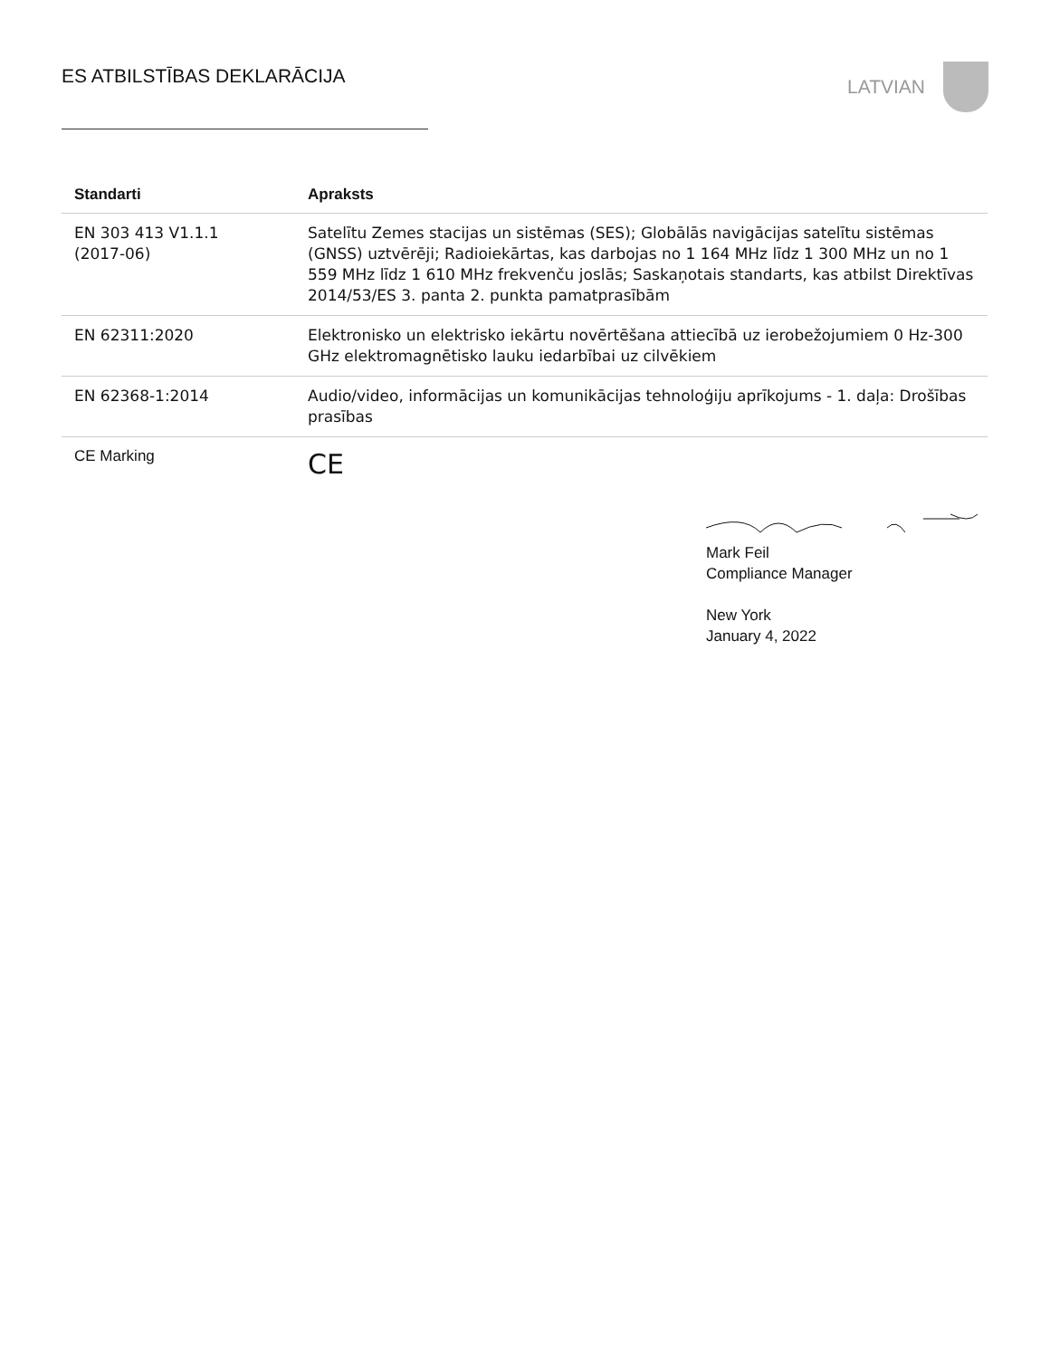ES ATBILSTĪBAS DEKLARĀCIJA
LATVIAN
| Standarti | Apraksts |
| --- | --- |
| EN 303 413 V1.1.1 (2017-06) | Satelītu Zemes stacijas un sistēmas (SES); Globālās navigācijas satelītu sistēmas (GNSS) uztvērēji; Radioiekārtas, kas darbojas no 1 164 MHz līdz 1 300 MHz un no 1 559 MHz līdz 1 610 MHz frekvenču joslās; Saskaņotais standarts, kas atbilst Direktīvas 2014/53/ES 3. panta 2. punkta pamatprasībām |
| EN 62311:2020 | Elektronisko un elektrisko iekārtu novērtēšana attiecībā uz ierobežojumiem 0 Hz-300 GHz elektromagnētisko lauku iedarbībai uz cilvēkiem |
| EN 62368-1:2014 | Audio/video, informācijas un komunikācijas tehnoloģiju aprīkojums - 1. daļa: Drošības prasības |
| CE Marking | CE |
Mark Feil
Compliance Manager
New York
January 4, 2022